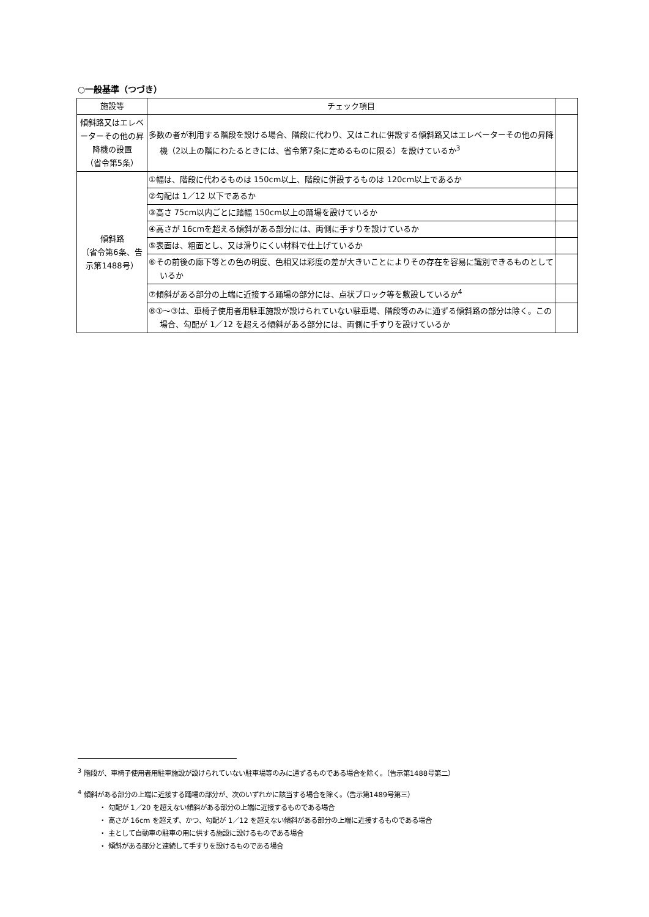○一般基準（つづき）
| 施設等 | チェック項目 | |
| --- | --- | --- |
| 傾斜路又はエレベーターその他の昇降機の設置 （省令第5条） | 多数の者が利用する階段を設ける場合、階段に代わり、又はこれに併設する傾斜路又はエレベーターその他の昇降機（2以上の階にわたるときには、省令第7条に定めるものに限る）を設けているか<sup>3</sup> | |
| 傾斜路 （省令第6条、告示第1488号） | ①幅は、階段に代わるものは 150cm以上、階段に併設するものは 120cm以上であるか | |
| | ②勾配は 1／12 以下であるか | |
| | ③高さ 75cm以内ごとに踏幅 150cm以上の踊場を設けているか | |
| | ④高さが 16cmを超える傾斜がある部分には、両側に手すりを設けているか | |
| | ⑤表面は、粗面とし、又は滑りにくい材料で仕上げているか | |
| | ⑥その前後の廊下等との色の明度、色相又は彩度の差が大きいことによりその存在を容易に識別できるものとしているか | |
| | ⑦傾斜がある部分の上端に近接する踊場の部分には、点状ブロック等を敷設しているか<sup>4</sup> | |
| | ⑧①～③は、車椅子使用者用駐車施設が設けられていない駐車場、階段等のみに通ずる傾斜路の部分は除く。この場合、勾配が 1／12 を超える傾斜がある部分には、両側に手すりを設けているか | |
<sup>3</sup> 階段が、車椅子使用者用駐車施設が設けられていない駐車場等のみに通ずるものである場合を除く。（告示第1488号第二）
<sup>4</sup> 傾斜がある部分の上端に近接する踊場の部分が、次のいずれかに該当する場合を除く。（告示第1489号第三）
・ 勾配が 1／20 を超えない傾斜がある部分の上端に近接するものである場合
・ 高さが 16cm を超えず、かつ、勾配が 1／12 を超えない傾斜がある部分の上端に近接するものである場合
・ 主として自動車の駐車の用に供する施設に設けるものである場合
・ 傾斜がある部分と連続して手すりを設けるものである場合